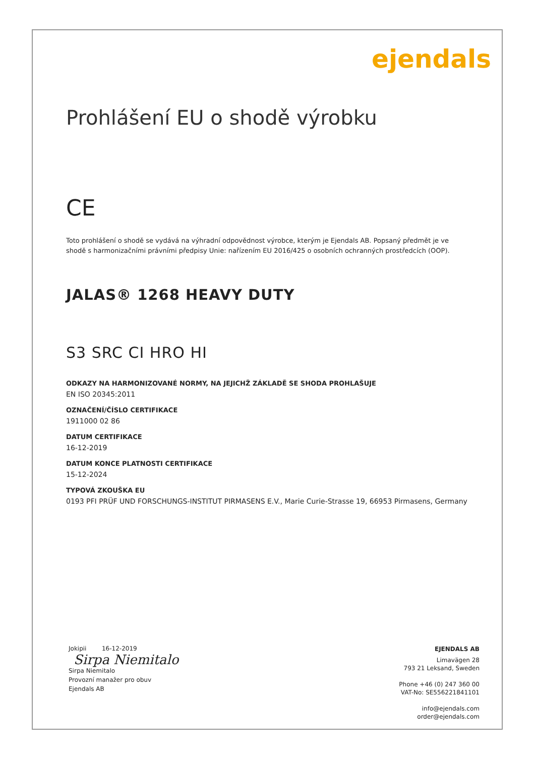ejendals
Prohlášení EU o shodě výrobku
CE
Toto prohlášení o shodě se vydává na výhradní odpovědnost výrobce, kterým je Ejendals AB. Popsaný předmět je ve shodě s harmonizačními právními předpisy Unie: nařízením EU 2016/425 o osobních ochranných prostředcích (OOP).
JALAS® 1268 HEAVY DUTY
S3 SRC CI HRO HI
ODKAZY NA HARMONIZOVANÉ NORMY, NA JEJICHŽ ZÁKLADĚ SE SHODA PROHLAŠUJE
EN ISO 20345:2011
OZNAČENÍ/ČÍSLO CERTIFIKACE
1911000 02 86
DATUM CERTIFIKACE
16-12-2019
DATUM KONCE PLATNOSTI CERTIFIKACE
15-12-2024
TYPOVÁ ZKOUŠKA EU
0193 PFI PRÜF UND FORSCHUNGS-INSTITUT PIRMASENS E.V., Marie Curie-Strasse 19, 66953 Pirmasens, Germany
Jokipii 16-12-2019
Sirpa Niemitalo
Sirpa Niemitalo
Provozní manažer pro obuv
Ejendals AB
EJENDALS AB
Limavägen 28
793 21 Leksand, Sweden
Phone +46 (0) 247 360 00
VAT-No: SE556221841101
info@ejendals.com
order@ejendals.com